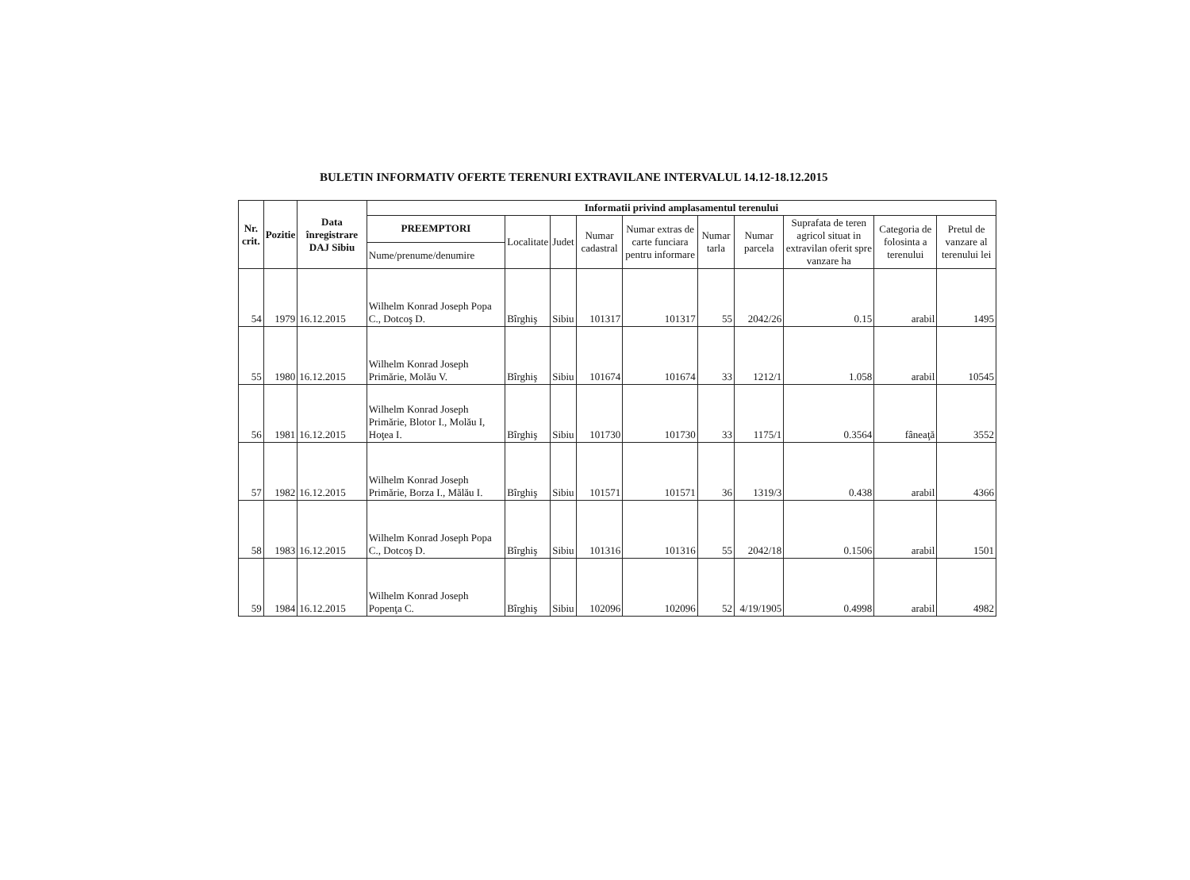BULETIN INFORMATIV OFERTE TERENURI EXTRAVILANE INTERVALUL 14.12-18.12.2015
| Nr. crit. | Pozitie | Data înregistrare DAJ Sibiu | Informatii privind amplasamentul terenului | | | | | | | | | |
| --- | --- | --- | --- | --- | --- | --- | --- | --- | --- | --- | --- | --- |
| | | | PREEMPTORI | Localitate | Judet | Numar cadastral | Numar extras de carte funciara pentru informare | Numar tarla | Numar parcela | Suprafata de teren agricol situat in extravilan oferit spre vanzare ha | Categoria de folosinta a terenului | Pretul de vanzare al terenului lei |
| | | | Nume/prenume/denumire | | | | | | | | | |
| 54 | 1979 | 16.12.2015 | Wilhelm Konrad Joseph Popa C., Dotcoş D. | Bîrghiş | Sibiu | 101317 | 101317 | 55 | 2042/26 | 0.15 | arabil | 1495 |
| 55 | 1980 | 16.12.2015 | Wilhelm Konrad Joseph Primărie, Molău V. | Bîrghiş | Sibiu | 101674 | 101674 | 33 | 1212/1 | 1.058 | arabil | 10545 |
| 56 | 1981 | 16.12.2015 | Wilhelm Konrad Joseph Primărie, Blotor I., Molău I, Hoţea I. | Bîrghiş | Sibiu | 101730 | 101730 | 33 | 1175/1 | 0.3564 | fâneaţă | 3552 |
| 57 | 1982 | 16.12.2015 | Wilhelm Konrad Joseph Primărie, Borza I., Mălău I. | Bîrghiş | Sibiu | 101571 | 101571 | 36 | 1319/3 | 0.438 | arabil | 4366 |
| 58 | 1983 | 16.12.2015 | Wilhelm Konrad Joseph Popa C., Dotcoş D. | Bîrghiş | Sibiu | 101316 | 101316 | 55 | 2042/18 | 0.1506 | arabil | 1501 |
| 59 | 1984 | 16.12.2015 | Wilhelm Konrad Joseph Popenţa C. | Bîrghiş | Sibiu | 102096 | 102096 | 52 | 4/19/1905 | 0.4998 | arabil | 4982 |